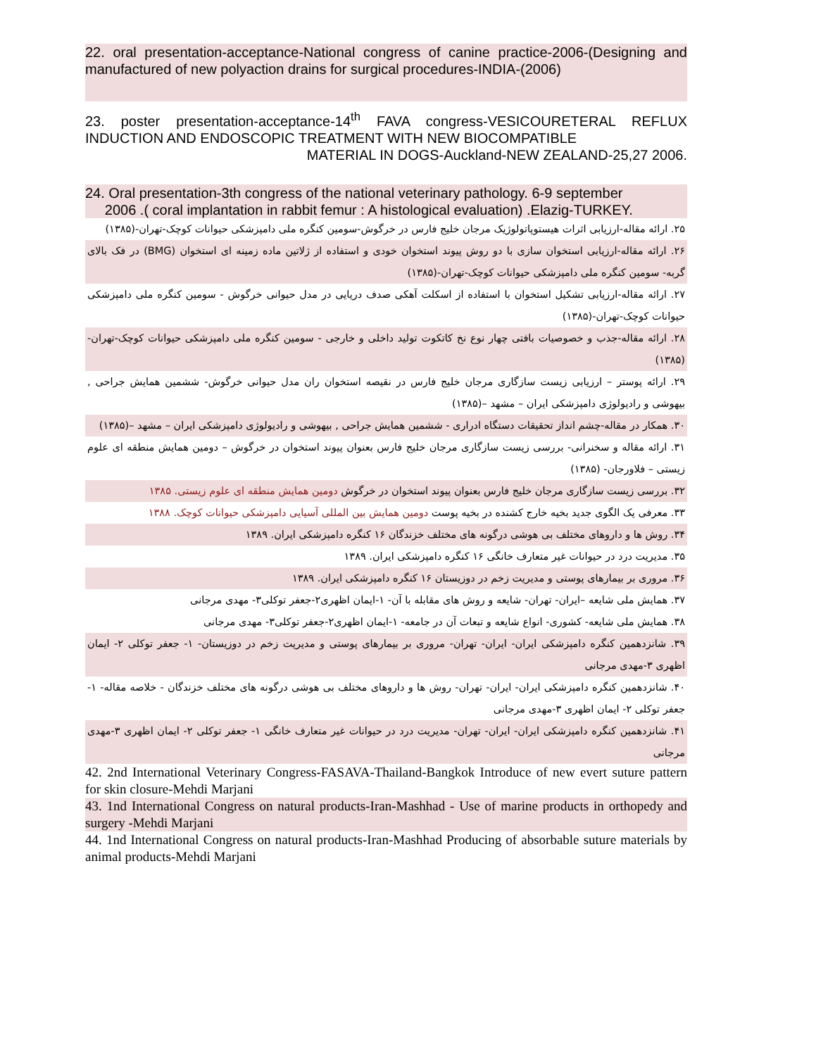22. oral presentation-acceptance-National congress of canine practice-2006-(Designing and manufactured of new polyaction drains for surgical procedures-INDIA-(2006)
23. poster presentation-acceptance-14<sup>th</sup> FAVA congress-VESICOURETERAL REFLUX INDUCTION AND ENDOSCOPIC TREATMENT WITH NEW BIOCOMPATIBLE
MATERIAL IN DOGS-Auckland-NEW ZEALAND-25,27 2006.
24. Oral presentation-3th congress of the national veterinary pathology. 6-9 september
2006 .( coral implantation in rabbit femur : A histological evaluation) .Elazig-TURKEY.
۲۵. ارائه مقاله-ارزیابی اثرات هیستوپاتولوژیک مرجان خلیج فارس در خرگوش-سومین کنگره ملی دامپزشکی حیوانات کوچک-تهران-(۱۳۸۵)
۲۶. ارائه مقاله-ارزیابی استخوان سازی با دو روش پیوند استخوان خودی و استفاده از ژلاتین ماده زمینه ای استخوان (BMG) در فک بالای گربه- سومین کنگره ملی دامپزشکی حیوانات کوچک-تهران-(۱۳۸۵)
۲۷. ارائه مقاله-ارزیابی تشکیل استخوان با استفاده از اسکلت آهکی صدف دریایی در مدل حیوانی خرگوش - سومین کنگره ملی دامپزشکی حیوانات کوچک-تهران-(۱۳۸۵)
۲۸. ارائه مقاله-جذب و خصوصیات بافتی چهار نوع نخ کاتکوت تولید داخلی و خارجی - سومین کنگره ملی دامپزشکی حیوانات کوچک-تهران-(۱۳۸۵)
۲۹. ارائه پوستر – ارزیابی زیست سازگاری مرجان خلیج فارس در نقیصه استخوان ران مدل حیوانی خرگوش- ششمین همایش جراحی , بیهوشی و رادیولوژی دامپزشکی ایران – مشهد –(۱۳۸۵)
۳۰. همکار در مقاله-چشم انداز تحقیقات دستگاه ادراری - ششمین همایش جراحی , بیهوشی و رادیولوژی دامپزشکی ایران – مشهد –(۱۳۸۵)
۳۱. ارائه مقاله و سخنرانی- بررسی زیست سازگاری مرجان خلیج فارس بعنوان پیوند استخوان در خرگوش – دومین همایش منطقه ای علوم زیستی – فلاورجان- (۱۳۸۵)
۳۲. بررسی زیست سازگاری مرجان خلیج فارس بعنوان پیوند استخوان در خرگوش دومین همایش منطقه ای علوم زیستی. ۱۳۸۵
۳۳. معرفی یک الگوی جدید بخیه خارج کشنده در بخیه پوست دومین همایش بین المللی آسیایی دامپزشکی حیوانات کوچک. ۱۳۸۸
۳۴. روش ها و داروهای مختلف بی هوشی درگونه های مختلف خزندگان ۱۶ کنگره دامپزشکی ایران. ۱۳۸۹
۳۵. مدیریت درد در حیوانات غیر متعارف خانگی ۱۶ کنگره دامپزشکی ایران. ۱۳۸۹
۳۶. مروری بر بیمارهای پوستی و مدیریت زخم در دوزیستان ۱۶ کنگره دامپزشکی ایران. ۱۳۸۹
۳۷. همایش ملی شایعه –ایران- تهران- شایعه و روش های مقابله با آن- ۱-ایمان اظهری۲-جعفر توکلی۳- مهدی مرجانی
۳۸. همایش ملی شایعه- کشوری- انواع شایعه و تبعات آن در جامعه- ۱-ایمان اظهری۲-جعفر توکلی۳- مهدی مرجانی
۳۹. شانزدهمین کنگره دامپزشکی ایران- ایران- تهران- مروری بر بیمارهای پوستی و مدیریت زخم در دوزیستان- ۱- جعفر توکلی ۲- ایمان اظهری ۳-مهدی مرجانی
۴۰. شانزدهمین کنگره دامپزشکی ایران- ایران- تهران- روش ها و داروهای مختلف بی هوشی درگونه های مختلف خزندگان - خلاصه مقاله- ۱- جعفر توکلی ۲- ایمان اظهری ۳-مهدی مرجانی
۴۱. شانزدهمین کنگره دامپزشکی ایران- ایران- تهران- مدیریت درد در حیوانات غیر متعارف خانگی ۱- جعفر توکلی ۲- ایمان اظهری ۳-مهدی مرجانی
42. 2nd International Veterinary Congress-FASAVA-Thailand-Bangkok Introduce of new evert suture pattern for skin closure-Mehdi Marjani
43. 1nd International Congress on natural products-Iran-Mashhad - Use of marine products in orthopedy and surgery -Mehdi Marjani
44. 1nd International Congress on natural products-Iran-Mashhad Producing of absorbable suture materials by animal products-Mehdi Marjani